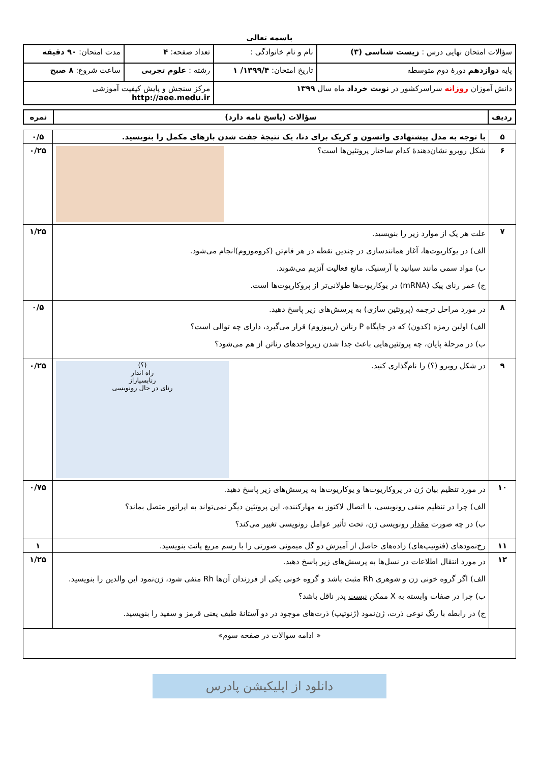باسمه تعالی
| سؤالات امتحان نهایی درس : زیست شناسی (۳) | نام و نام خانوادگی : | تعداد صفحه: ۴ | مدت امتحان: ۹۰ دقیقه |
| پایه دوازدهم دورهٔ دوم متوسطه | تاریخ امتحان: ۱۳۹۹/۴/ ۱ | رشته : علوم تجربی | ساعت شروع: ۸ صبح |
| دانش آموزان روزانه سراسرکشور در نوبت خرداد ماه سال ۱۳۹۹ | | مرکز سنجش و پایش کیفیت آموزشی http://aee.medu.ir | |
| ردیف | سؤالات (پاسخ نامه دارد) | نمره |
| --- | --- | --- |
| ۵ | با توجه به مدل پیشنهادی واتسون و کریک برای دنا، یک نتیجهٔ جفت شدن بازهای مکمل را بنویسید. | ۰/۵ |
| ۶ | شکل روبرو نشان‌دهندهٔ کدام ساختار پروتئین‌ها است؟ | ۰/۲۵ |
| ۷ | علت هر یک از موارد زیر را بنویسید. الف) در یوکاریوت‌ها، آغاز همانندسازی در چندین نقطه در هر فام‌تن (کروموزوم)انجام می‌شود. ب) مواد سمی مانند سیانید یا آرسنیک، مانع فعالیت آنزیم می‌شوند. ج) عمر رنای پیک (mRNA) در یوکاریوت‌ها طولانی‌تر از پروکاریوت‌ها است. | ۱/۲۵ |
| ۸ | در مورد مراحل ترجمه (پروتئین سازی) به پرسش‌های زیر پاسخ دهید. الف) اولین رمزه (کدون) که در جایگاه P رناتن (ریبوزوم) قرار می‌گیرد، دارای چه توالی است؟ ب) در مرحلهٔ پایان، چه پروتئین‌هایی باعث جدا شدن زیرواحدهای رناتن از هم می‌شود؟ | ۰/۵ |
| ۹ | (؟) راه انداز رنابسپاراز رنای در حال رونویسی در شکل روبرو (؟) را نام‌گذاری کنید. | ۰/۲۵ |
| ۱۰ | در مورد تنظیم بیان ژن در پروکاریوت‌ها و یوکاریوت‌ها به پرسش‌های زیر پاسخ دهید. الف) چرا در تنظیم منفی رونویسی، با اتصال لاکتوز به مهارکننده، این پروتئین دیگر نمی‌تواند به اپراتور متصل بماند؟ ب) در چه صورت مقدار رونویسی ژن، تحت تأثیر عوامل رونویسی تغییر می‌کند؟ | ۰/۷۵ |
| ۱۱ | رخ‌نمودهای (فنوتیپ‌های) زاده‌های حاصل از آمیزش دو گل میمونی صورتی را با رسم مربع پانت بنویسید. | ۱ |
| ۱۲ | در مورد انتقال اطلاعات در نسل‌ها به پرسش‌های زیر پاسخ دهید. الف) اگر گروه خونی زن و شوهری Rh مثبت باشد و گروه خونی یکی از فرزندان آن‌ها Rh منفی شود، ژن‌نمود این والدین را بنویسید. ب) چرا در صفات وابسته به X ممکن نیست پدر ناقل باشد؟ ج) در رابطه با رنگ نوعی ذرت، ژن‌نمود (ژنوتیپ) ذرت‌های موجود در دو آستانهٔ طیف یعنی قرمز و سفید را بنویسید. | ۱/۲۵ |
| « ادامه سوالات در صفحه سوم» | | |
دانلود از اپلیکیشن پادرس